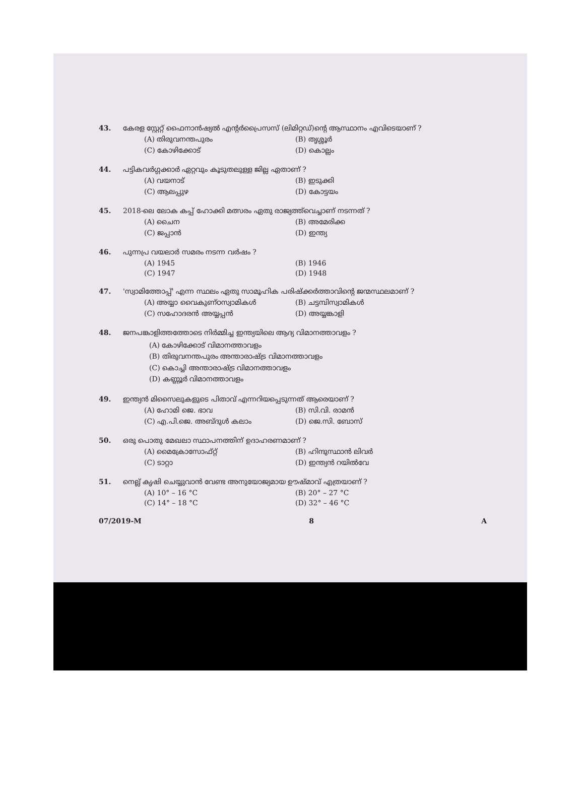43. കേരള സ്റ്റേറ്റ് ഫൈനാൻഷ്യൽ എന്റർപ്രൈസസ് (ലിമിറ്റഡ്)ന്റെ ആസ്ഥാനം എവിടെയാണ് ?
(A) തിരുവനന്തപുരം (B) തൃശ്ശൂർ (C) കോഴിക്കോട് (D) കൊല്ലം
44. പട്ടികവർഗ്ഗക്കാർ ഏറ്റവും കൂടുതലുള്ള ജില്ല ഏതാണ് ?
(A) വയനാട് (B) ഇടുക്കി (C) ആലപ്പുഴ (D) കോട്ടയം
45. 2018-ലെ ലോക കപ്പ് ഹോക്കി മത്സരം ഏതു രാജ്യത്ത്‌വെച്ചാണ് നടന്നത് ?
(A) ചൈന (B) അമേരിക്ക (C) ജപ്പാൻ (D) ഇന്ത്യ
46. പുന്നപ്ര വയലാർ സമരം നടന്ന വർഷം ?
(A) 1945 (B) 1946 (C) 1947 (D) 1948
47. 'സ്വാമിത്തോപ്പ്' എന്ന സ്ഥലം ഏതു സാമൂഹിക പരിഷ്ക്കർത്താവിന്റെ ജന്മസ്ഥലമാണ് ?
(A) അയ്യാ വൈകുണ്ഠസ്വാമികൾ (B) ചട്ടമ്പിസ്വാമികൾ (C) സഹോദരൻ അയ്യപ്പൻ (D) അയ്യങ്കാളി
48. ജനപങ്കാളിത്തത്തോടെ നിർമ്മിച്ച ഇന്ത്യയിലെ ആദ്യ വിമാനത്താവളം ?
(A) കോഴിക്കോട് വിമാനത്താവളം
(B) തിരുവനന്തപുരം അന്താരാഷ്ട്ര വിമാനത്താവളം
(C) കൊച്ചി അന്താരാഷ്ട്ര വിമാനത്താവളം
(D) കണ്ണൂർ വിമാനത്താവളം
49. ഇന്ത്യൻ മിസൈലുകളുടെ പിതാവ് എന്നറിയപ്പെടുന്നത് ആരെയാണ് ?
(A) ഹോമി ജെ. ഭാവ (B) സി.വി. രാമൻ (C) എ.പി.ജെ. അബ്ദുൾ കലാം (D) ജെ.സി. ബോസ്
50. ഒരു പൊതു മേഖലാ സ്ഥാപനത്തിന് ഉദാഹരണമാണ് ?
(A) മൈക്രോസോഫ്റ്റ് (B) ഹിന്ദുസ്ഥാൻ ലിവർ (C) ടാറ്റാ (D) ഇന്ത്യൻ റയിൽവേ
51. നെല്ല് കൃഷി ചെയ്യുവാൻ വേണ്ട അനുയോജ്യമായ ഊഷ്മാവ് എത്രയാണ് ?
(A) 10° – 16 °C (B) 20° – 27 °C (C) 14° – 18 °C (D) 32° – 46 °C
07/2019-M 8 A